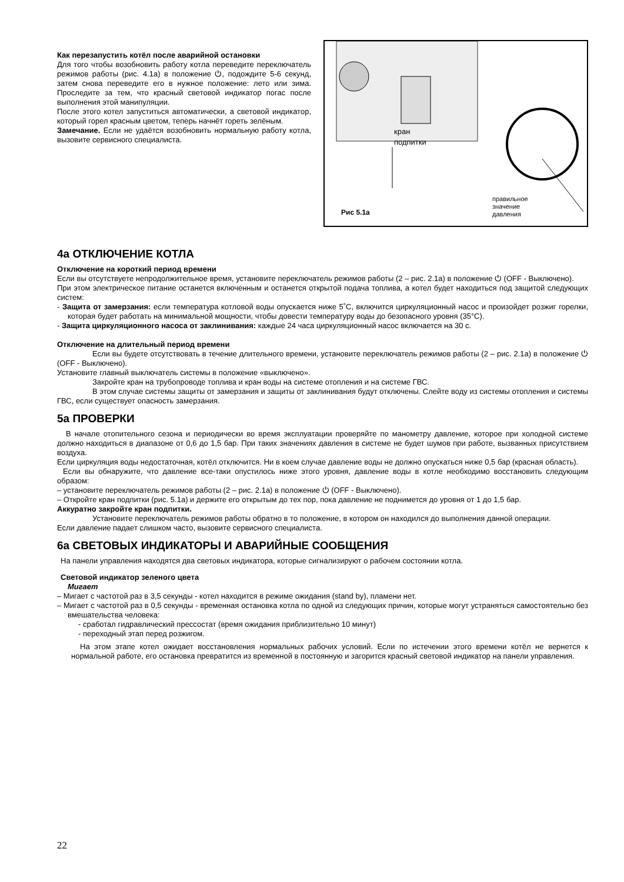Как перезапустить котёл после аварийной остановки
Для того чтобы возобновить работу котла переведите переключатель режимов работы (рис. 4.1а) в положение ⏻, подождите 5-6 секунд, затем снова переведите его в нужное положение: лето или зима. Проследите за тем, что красный световой индикатор погас после выполнения этой манипуляции.
После этого котел запуститься автоматически, а световой индикатор, который горел красным цветом, теперь начнёт гореть зелёным.
Замечание. Если не удаётся возобновить нормальную работу котла, вызовите сервисного специалиста.
кран
подпитки
правильное
значение
давления
Рис 5.1а
4а ОТКЛЮЧЕНИЕ КОТЛА
Отключение на короткий период времени
Если вы отсутствуете непродолжительное время, установите переключатель режимов работы (2 – рис. 2.1а) в положение ⏻ (OFF - Выключено).
При этом электрическое питание останется включенным и останется открытой подача топлива, а котел будет находиться под защитой следующих систем:
- Защита от замерзания: если температура котловой воды опускается ниже 5˚C, включится циркуляционный насос и произойдет розжиг горелки, которая будет работать на минимальной мощности, чтобы довести температуру воды до безопасного уровня (35°C).
- Защита циркуляционного насоса от заклинивания: каждые 24 часа циркуляционный насос включается на 30 с.
Отключение на длительный период времени
Если вы будете отсутствовать в течение длительного времени, установите переключатель режимов работы (2 – рис. 2.1а) в положение ⏻ (OFF - Выключено).
Установите главный выключатель системы в положение «выключено».
Закройте кран на трубопроводе топлива и кран воды на системе отопления и на системе ГВС.
В этом случае системы защиты от замерзания и защиты от заклинивания будут отключены. Слейте воду из системы отопления и системы ГВС, если существует опасность замерзания.
5а ПРОВЕРКИ
В начале отопительного сезона и периодически во время эксплуатации проверяйте по манометру давление, которое при холодной системе должно находиться в диапазоне от 0,6 до 1,5 бар. При таких значениях давления в системе не будет шумов при работе, вызванных присутствием воздуха.
Если циркуляция воды недостаточная, котёл отключится. Ни в коем случае давление воды не должно опускаться ниже 0,5 бар (красная область).
Если вы обнаружите, что давление все-таки опустилось ниже этого уровня, давление воды в котле необходимо восстановить следующим образом:
– установите переключатель режимов работы (2 – рис. 2.1а) в положение ⏻ (OFF - Выключено).
– Откройте кран подпитки (рис. 5.1а) и держите его открытым до тех пор, пока давление не поднимется до уровня от 1 до 1,5 бар.
Аккуратно закройте кран подпитки.
Установите переключатель режимов работы обратно в то положение, в котором он находился до выполнения данной операции.
Если давление падает слишком часто, вызовите сервисного специалиста.
6а СВЕТОВЫХ ИНДИКАТОРЫ И АВАРИЙНЫЕ СООБЩЕНИЯ
На панели управления находятся два световых индикатора, которые сигнализируют о рабочем состоянии котла.
Световой индикатор зеленого цвета
Мигает
– Мигает с частотой раз в 3,5 секунды - котел находится в режиме ожидания (stand by), пламени нет.
– Мигает с частотой раз в 0,5 секунды - временная остановка котла по одной из следующих причин, которые могут устраняться самостоятельно без вмешательства человека:
- сработал гидравлический прессостат (время ожидания приблизительно 10 минут)
- переходный этап перед розжигом.
На этом этапе котел ожидает восстановления нормальных рабочих условий. Если по истечении этого времени котёл не вернется к нормальной работе, его остановка превратится из временной в постоянную и загорится красный световой индикатор на панели управления.
22